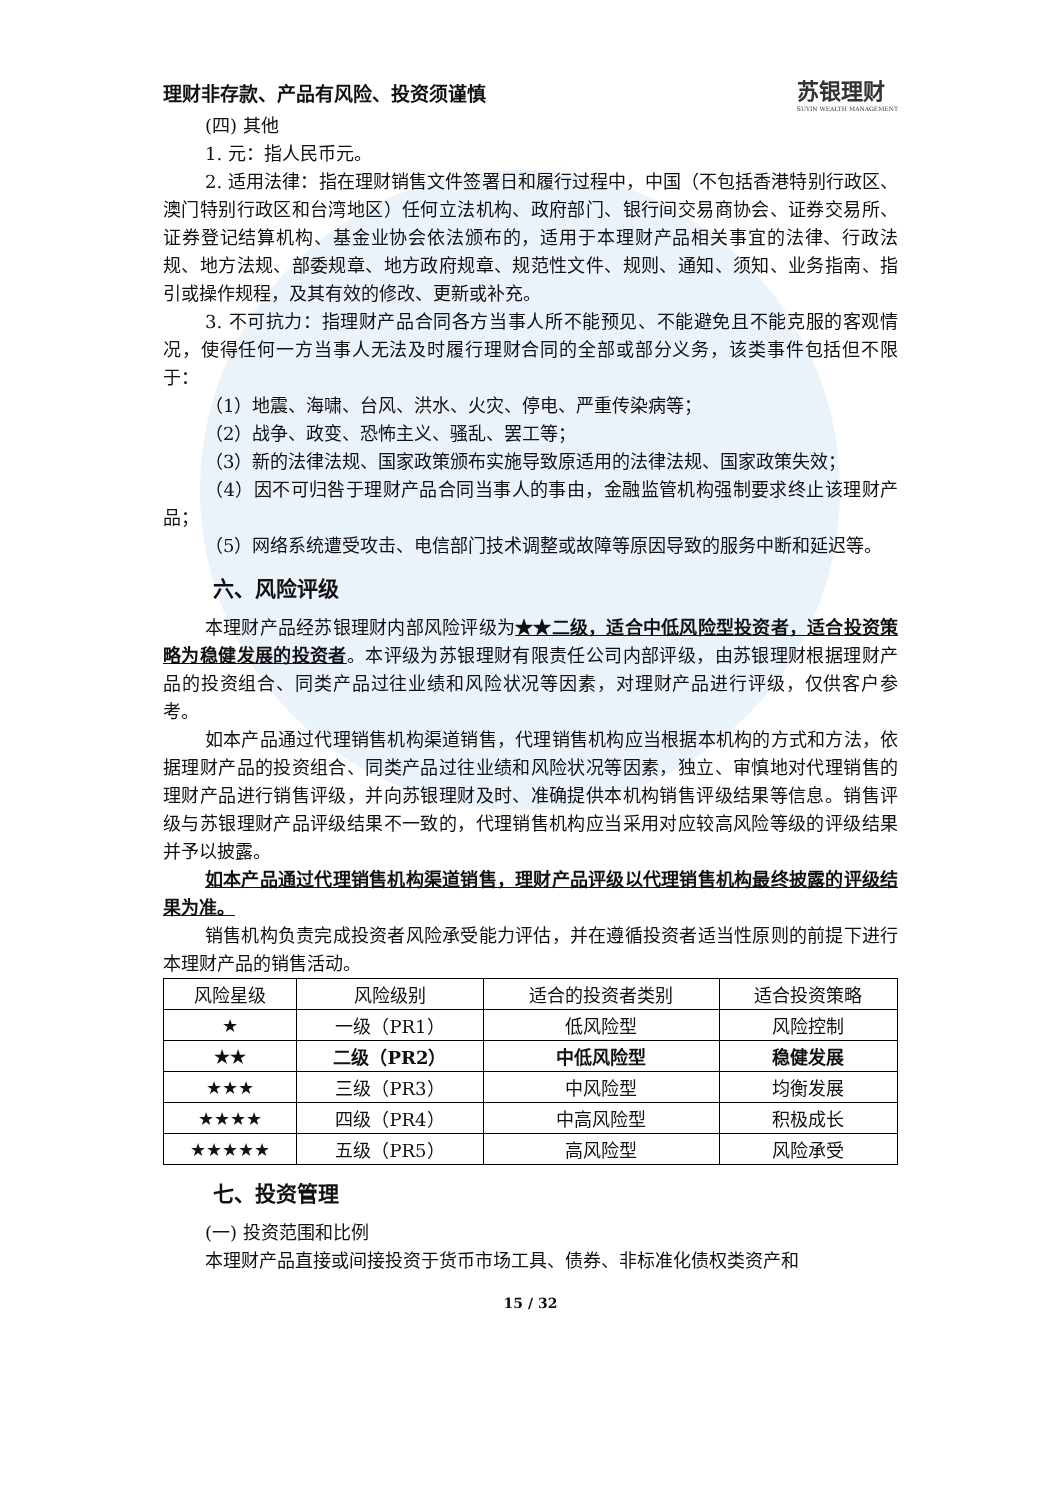理财非存款、产品有风险、投资须谨慎
苏银理财
SUYIN WEALTH MANAGEMENT
(四) 其他
1. 元：指人民币元。
2. 适用法律：指在理财销售文件签署日和履行过程中，中国（不包括香港特别行政区、澳门特别行政区和台湾地区）任何立法机构、政府部门、银行间交易商协会、证券交易所、证券登记结算机构、基金业协会依法颁布的，适用于本理财产品相关事宜的法律、行政法规、地方法规、部委规章、地方政府规章、规范性文件、规则、通知、须知、业务指南、指引或操作规程，及其有效的修改、更新或补充。
3. 不可抗力：指理财产品合同各方当事人所不能预见、不能避免且不能克服的客观情况，使得任何一方当事人无法及时履行理财合同的全部或部分义务，该类事件包括但不限于：
（1）地震、海啸、台风、洪水、火灾、停电、严重传染病等；
（2）战争、政变、恐怖主义、骚乱、罢工等；
（3）新的法律法规、国家政策颁布实施导致原适用的法律法规、国家政策失效；
（4）因不可归咎于理财产品合同当事人的事由，金融监管机构强制要求终止该理财产品；
（5）网络系统遭受攻击、电信部门技术调整或故障等原因导致的服务中断和延迟等。
六、风险评级
本理财产品经苏银理财内部风险评级为★★二级，适合中低风险型投资者，适合投资策略为稳健发展的投资者。本评级为苏银理财有限责任公司内部评级，由苏银理财根据理财产品的投资组合、同类产品过往业绩和风险状况等因素，对理财产品进行评级，仅供客户参考。
如本产品通过代理销售机构渠道销售，代理销售机构应当根据本机构的方式和方法，依据理财产品的投资组合、同类产品过往业绩和风险状况等因素，独立、审慎地对代理销售的理财产品进行销售评级，并向苏银理财及时、准确提供本机构销售评级结果等信息。销售评级与苏银理财产品评级结果不一致的，代理销售机构应当采用对应较高风险等级的评级结果并予以披露。
如本产品通过代理销售机构渠道销售，理财产品评级以代理销售机构最终披露的评级结果为准。
销售机构负责完成投资者风险承受能力评估，并在遵循投资者适当性原则的前提下进行本理财产品的销售活动。
| 风险星级 | 风险级别 | 适合的投资者类别 | 适合投资策略 |
| --- | --- | --- | --- |
| ★ | 一级（PR1） | 低风险型 | 风险控制 |
| ★★ | 二级（PR2） | 中低风险型 | 稳健发展 |
| ★★★ | 三级（PR3） | 中风险型 | 均衡发展 |
| ★★★★ | 四级（PR4） | 中高风险型 | 积极成长 |
| ★★★★★ | 五级（PR5） | 高风险型 | 风险承受 |
七、投资管理
(一) 投资范围和比例
本理财产品直接或间接投资于货币市场工具、债券、非标准化债权类资产和
15 / 32